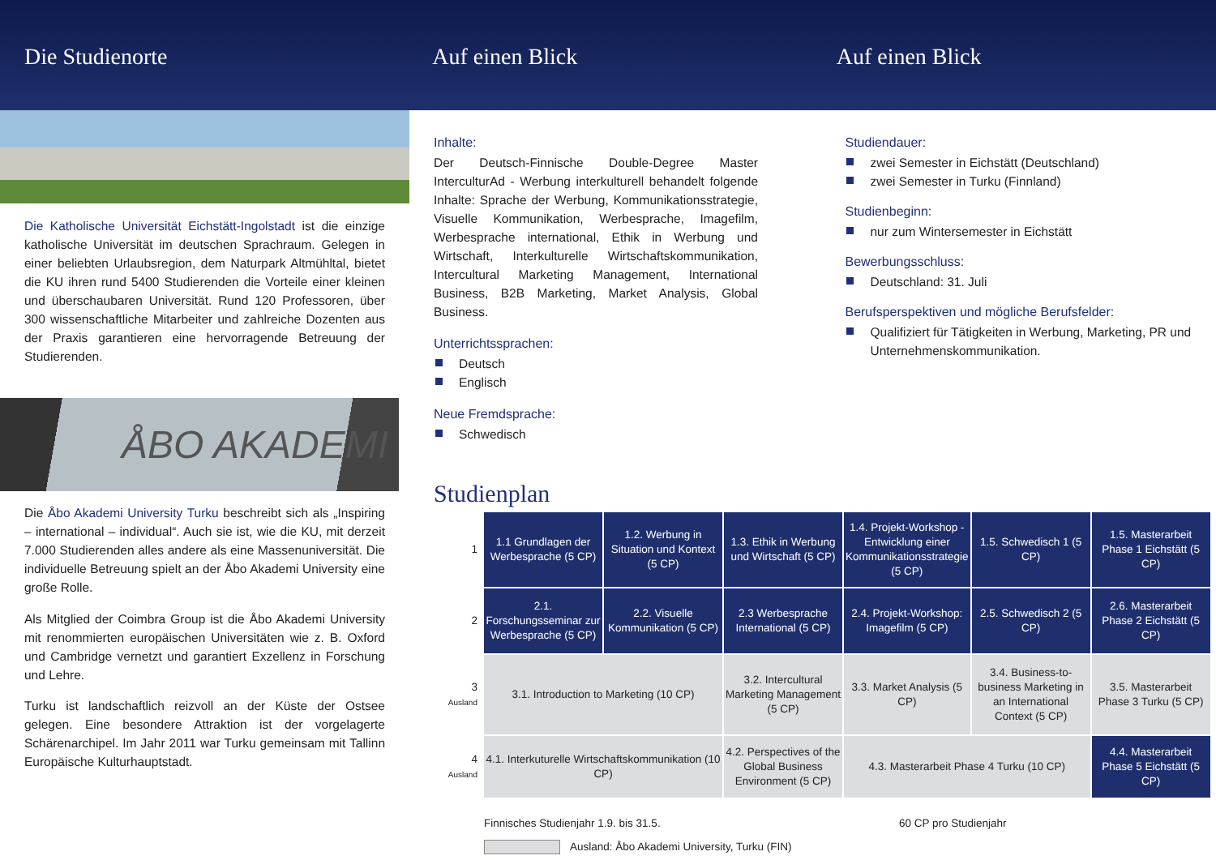Die Studienorte Auf einen Blick Auf einen Blick
Die Katholische Universität Eichstätt-Ingolstadt ist die einzige katholische Universität im deutschen Sprachraum. Gelegen in einer beliebten Urlaubsregion, dem Naturpark Altmühltal, bietet die KU ihren rund 5400 Studierenden die Vorteile einer kleinen und überschaubaren Universität. Rund 120 Professoren, über 300 wissenschaftliche Mitarbeiter und zahlreiche Dozenten aus der Praxis garantieren eine hervorragende Betreuung der Studierenden.
ÅBO AKADEMI
Die Åbo Akademi University Turku beschreibt sich als „Inspiring – international – individual“. Auch sie ist, wie die KU, mit derzeit 7.000 Studierenden alles andere als eine Massenuniversität. Die individuelle Betreuung spielt an der Åbo Akademi University eine große Rolle.
Als Mitglied der Coimbra Group ist die Åbo Akademi University mit renommierten europäischen Universitäten wie z. B. Oxford und Cambridge vernetzt und garantiert Exzellenz in Forschung und Lehre.
Turku ist landschaftlich reizvoll an der Küste der Ostsee gelegen. Eine besondere Attraktion ist der vorgelagerte Schärenarchipel. Im Jahr 2011 war Turku gemeinsam mit Tallinn Europäische Kulturhauptstadt.
Inhalte:
Der Deutsch-Finnische Double-Degree Master InterculturAd - Werbung interkulturell behandelt folgende Inhalte: Sprache der Werbung, Kommunikationsstrategie, Visuelle Kommunikation, Werbesprache, Imagefilm, Werbesprache international, Ethik in Werbung und Wirtschaft, Interkulturelle Wirtschaftskommunikation, Intercultural Marketing Management, International Business, B2B Marketing, Market Analysis, Global Business.
Unterrichtssprachen:
Deutsch
Englisch
Neue Fremdsprache:
Schwedisch
Studiendauer:
zwei Semester in Eichstätt (Deutschland)
zwei Semester in Turku (Finnland)
Studienbeginn:
nur zum Wintersemester in Eichstätt
Bewerbungsschluss:
Deutschland: 31. Juli
Berufsperspektiven und mögliche Berufsfelder:
Qualifiziert für Tätigkeiten in Werbung, Marketing, PR und Unternehmenskommunikation.
Studienplan
| 1 | 1.1 Grundlagen der Werbesprache (5 CP) | 1.2. Werbung in Situation und Kontext (5 CP) | 1.3. Ethik in Werbung und Wirtschaft (5 CP) | 1.4. Projekt-Workshop - Entwicklung einer Kommunikationsstrategie (5 CP) | 1.5. Schwedisch 1 (5 CP) | 1.5. Masterarbeit Phase 1 Eichstätt (5 CP) |
| 2 | 2.1. Forschungsseminar zur Werbesprache (5 CP) | 2.2. Visuelle Kommunikation (5 CP) | 2.3 Werbesprache International (5 CP) | 2.4. Projekt-Workshop: Imagefilm (5 CP) | 2.5. Schwedisch 2 (5 CP) | 2.6. Masterarbeit Phase 2 Eichstätt (5 CP) |
| 3 Ausland | 3.1. Introduction to Marketing (10 CP) | | 3.2. Intercultural Marketing Management (5 CP) | 3.3. Market Analysis (5 CP) | 3.4. Business-to-business Marketing in an International Context (5 CP) | 3.5. Masterarbeit Phase 3 Turku (5 CP) |
| 4 Ausland | 4.1. Interkuturelle Wirtschaftskommunikation (10 CP) | | 4.2. Perspectives of the Global Business Environment (5 CP) | 4.3. Masterarbeit Phase 4 Turku (10 CP) | | 4.4. Masterarbeit Phase 5 Eichstätt (5 CP) |
Finnisches Studienjahr 1.9. bis 31.5. 60 CP pro Studienjahr
Ausland: Åbo Akademi University, Turku (FIN)